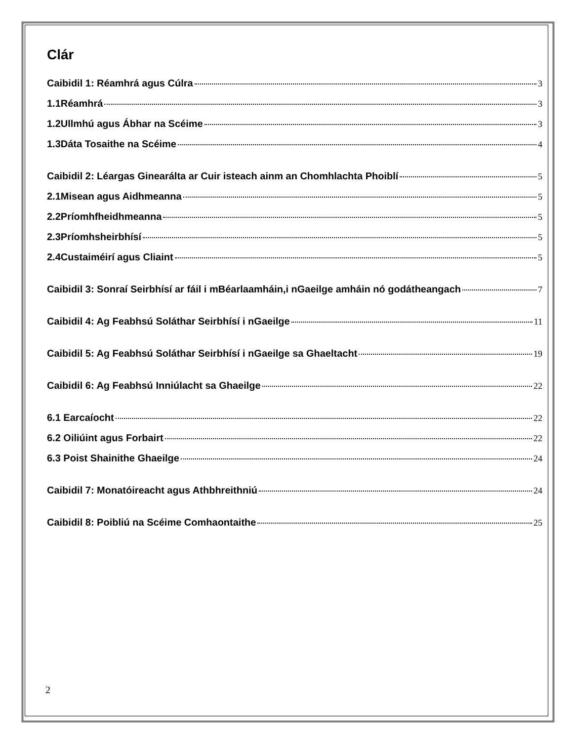Clár
Caibidil 1: Réamhrá agus Cúlra 3
1.1Réamhrá 3
1.2Ullmhú agus Ábhar na Scéime 3
1.3Dáta Tosaithe na Scéime 4
Caibidil 2: Léargas Ginearálta ar Cuir isteach ainm an Chomhlachta Phoiblí 5
2.1Misean agus Aidhmeanna 5
2.2Príomhfheidhmeanna 5
2.3Príomhsheirbhísí 5
2.4Custaiméirí agus Cliaint 5
Caibidil 3: Sonraí Seirbhísí ar fáil i mBéarlaamháin,i nGaeilge amháin nó godátheangach 7
Caibidil 4: Ag Feabhsú Soláthar Seirbhísí i nGaeilge 11
Caibidil 5: Ag Feabhsú Soláthar Seirbhísí i nGaeilge sa Ghaeltacht 19
Caibidil 6: Ag Feabhsú Inniúlacht sa Ghaeilge 22
6.1 Earcaíocht 22
6.2 Oiliúint agus Forbairt 22
6.3 Poist Shainithe Ghaeilge 24
Caibidil 7: Monatóireacht agus Athbhreithniú 24
Caibidil 8: Poibliú na Scéime Comhaontaithe 25
2